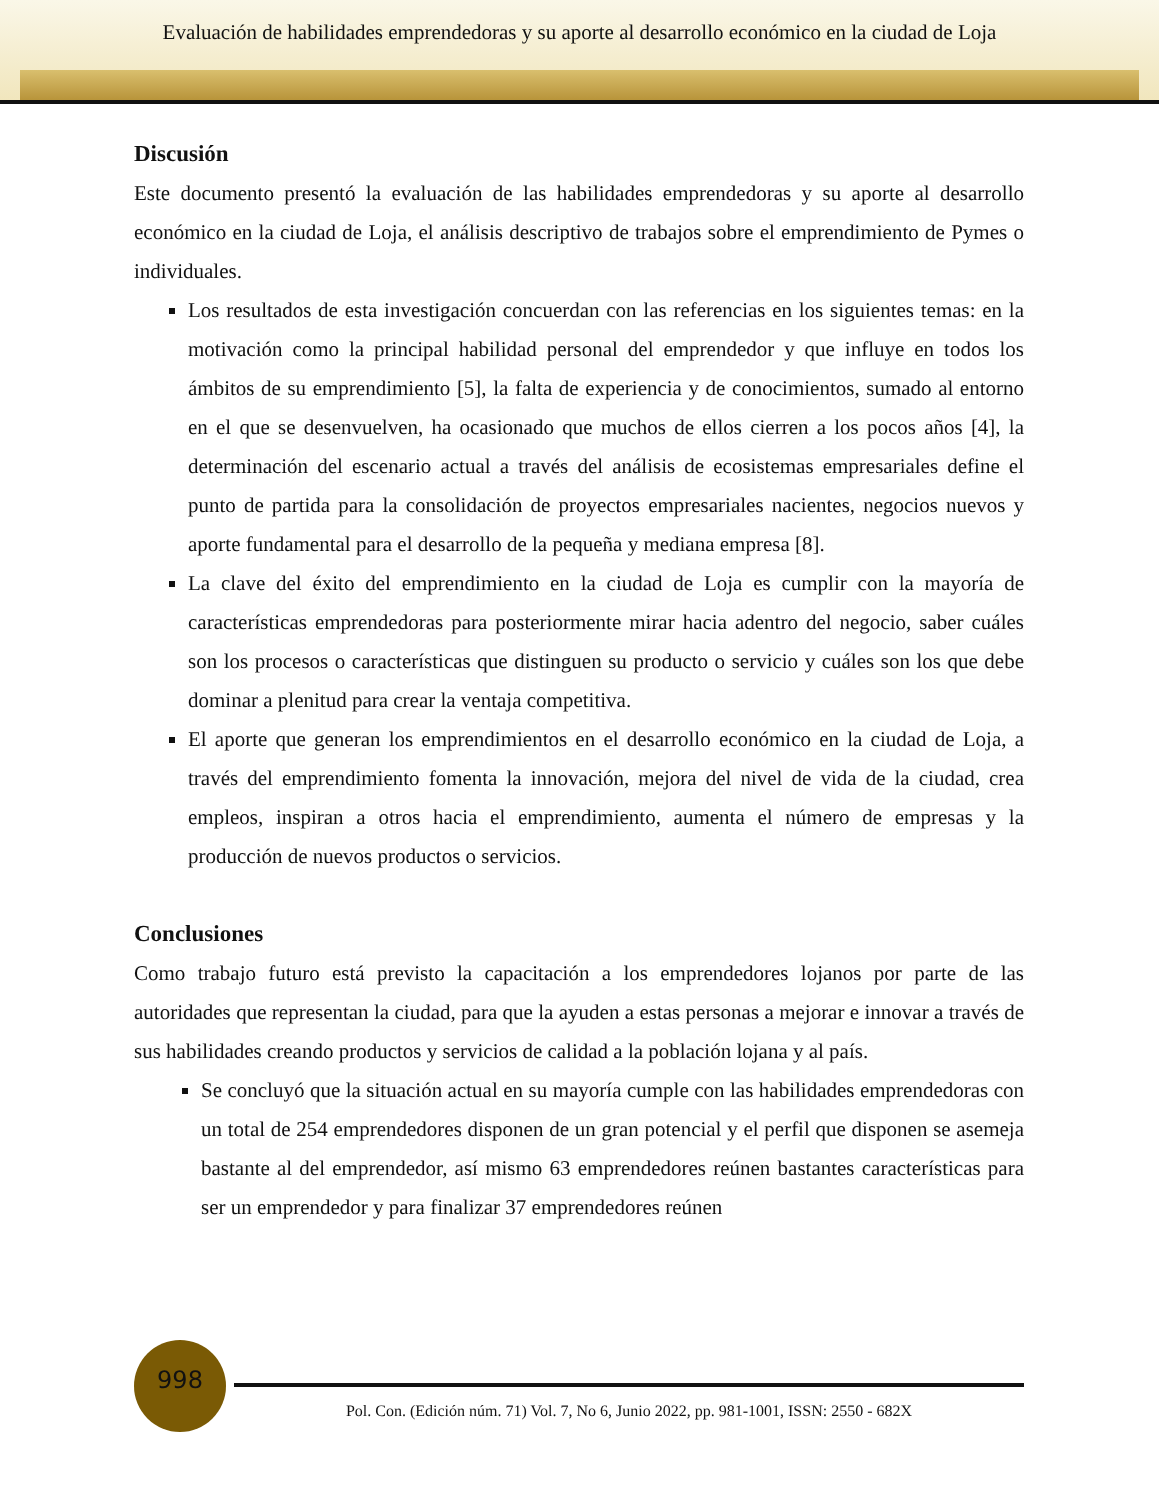Evaluación de habilidades emprendedoras y su aporte al desarrollo económico en la ciudad de Loja
Discusión
Este documento presentó la evaluación de las habilidades emprendedoras y su aporte al desarrollo económico en la ciudad de Loja, el análisis descriptivo de trabajos sobre el emprendimiento de Pymes o individuales.
Los resultados de esta investigación concuerdan con las referencias en los siguientes temas: en la motivación como la principal habilidad personal del emprendedor y que influye en todos los ámbitos de su emprendimiento [5], la falta de experiencia y de conocimientos, sumado al entorno en el que se desenvuelven, ha ocasionado que muchos de ellos cierren a los pocos años [4], la determinación del escenario actual a través del análisis de ecosistemas empresariales define el punto de partida para la consolidación de proyectos empresariales nacientes, negocios nuevos y aporte fundamental para el desarrollo de la pequeña y mediana empresa [8].
La clave del éxito del emprendimiento en la ciudad de Loja es cumplir con la mayoría de características emprendedoras para posteriormente mirar hacia adentro del negocio, saber cuáles son los procesos o características que distinguen su producto o servicio y cuáles son los que debe dominar a plenitud para crear la ventaja competitiva.
El aporte que generan los emprendimientos en el desarrollo económico en la ciudad de Loja, a través del emprendimiento fomenta la innovación, mejora del nivel de vida de la ciudad, crea empleos, inspiran a otros hacia el emprendimiento, aumenta el número de empresas y la producción de nuevos productos o servicios.
Conclusiones
Como trabajo futuro está previsto la capacitación a los emprendedores lojanos por parte de las autoridades que representan la ciudad, para que la ayuden a estas personas a mejorar e innovar a través de sus habilidades creando productos y servicios de calidad a la población lojana y al país.
Se concluyó que la situación actual en su mayoría cumple con las habilidades emprendedoras con un total de 254 emprendedores disponen de un gran potencial y el perfil que disponen se asemeja bastante al del emprendedor, así mismo 63 emprendedores reúnen bastantes características para ser un emprendedor y para finalizar 37 emprendedores reúnen
998
Pol. Con. (Edición núm. 71) Vol. 7, No 6, Junio 2022, pp. 981-1001, ISSN: 2550 - 682X